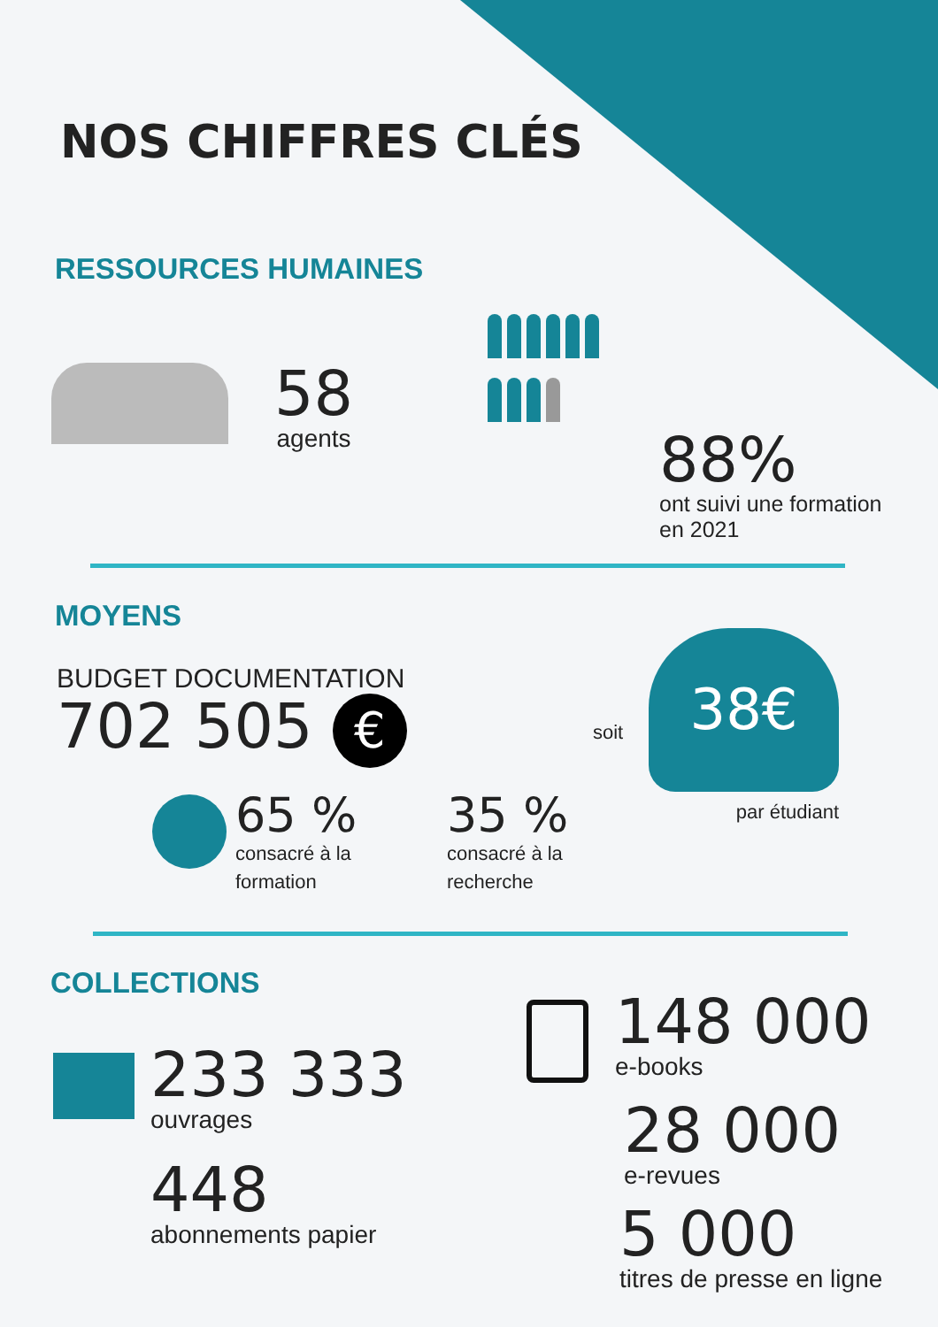NOS CHIFFRES CLÉS
RESSOURCES HUMAINES
58
agents
88%
ont suivi une formation
en 2021
MOYENS
BUDGET DOCUMENTATION
702 505 €
soit
38€
par étudiant
65 %
consacré à la
formation
35 %
consacré à la
recherche
COLLECTIONS
233 333
ouvrages
448
abonnements papier
148 000
e-books
28 000
e-revues
5 000
titres de presse en ligne